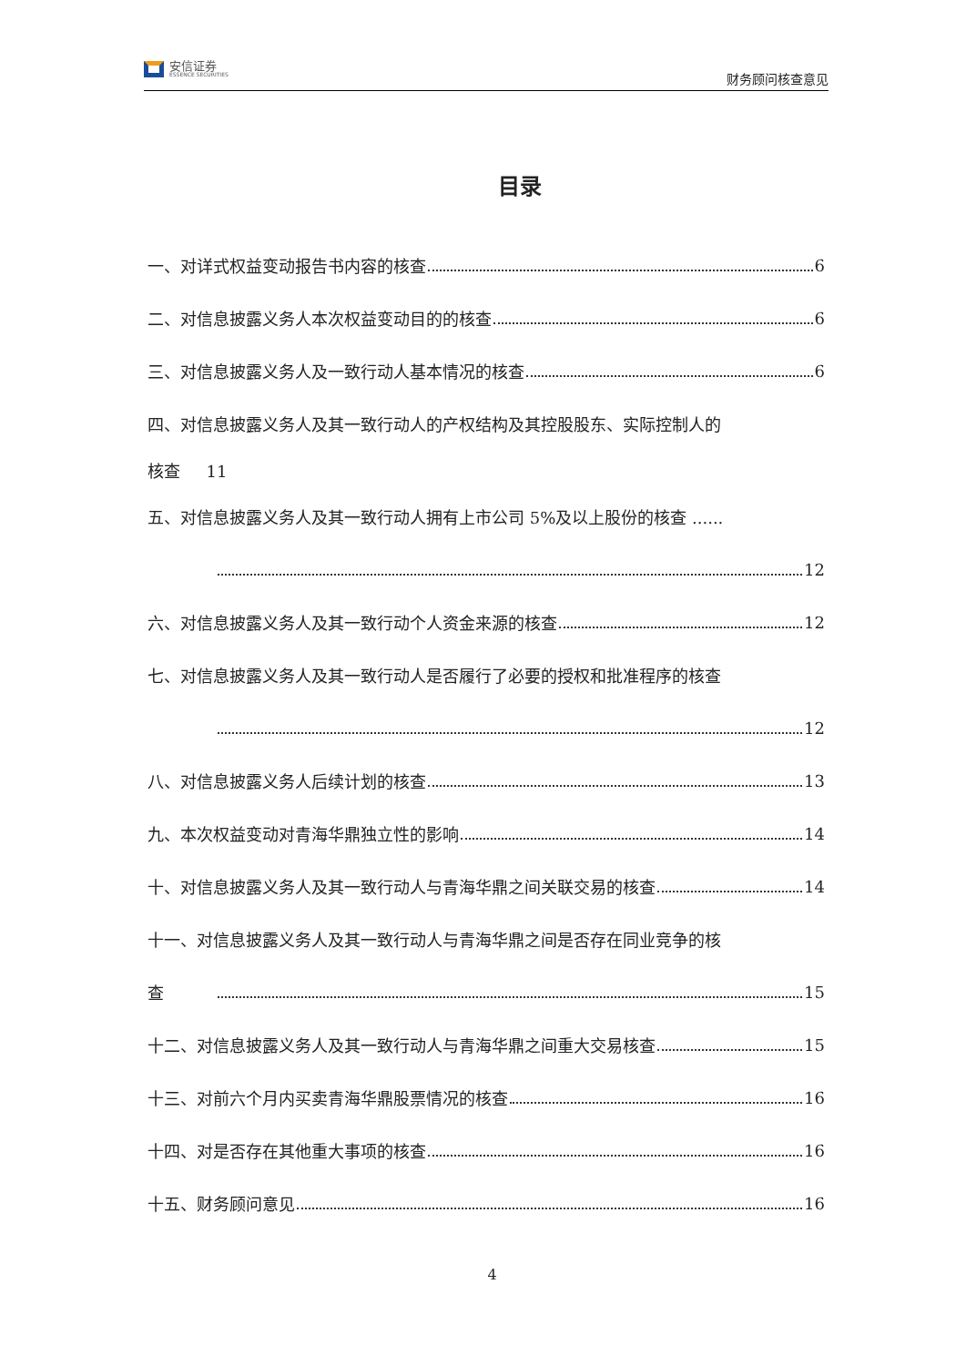安信证券
ESSENCE SECURITIES
财务顾问核查意见
目录
一、对详式权益变动报告书内容的核查 6
二、对信息披露义务人本次权益变动目的的核查 6
三、对信息披露义务人及一致行动人基本情况的核查 6
四、对信息披露义务人及其一致行动人的产权结构及其控股股东、实际控制人的
核查 11
五、对信息披露义务人及其一致行动人拥有上市公司 5%及以上股份的核查 ......
12
六、对信息披露义务人及其一致行动个人资金来源的核查 12
七、对信息披露义务人及其一致行动人是否履行了必要的授权和批准程序的核查
12
八、对信息披露义务人后续计划的核查 13
九、本次权益变动对青海华鼎独立性的影响 14
十、对信息披露义务人及其一致行动人与青海华鼎之间关联交易的核查 14
十一、对信息披露义务人及其一致行动人与青海华鼎之间是否存在同业竞争的核
查 15
十二、对信息披露义务人及其一致行动人与青海华鼎之间重大交易核查 15
十三、对前六个月内买卖青海华鼎股票情况的核查 16
十四、对是否存在其他重大事项的核查 16
十五、财务顾问意见 16
4